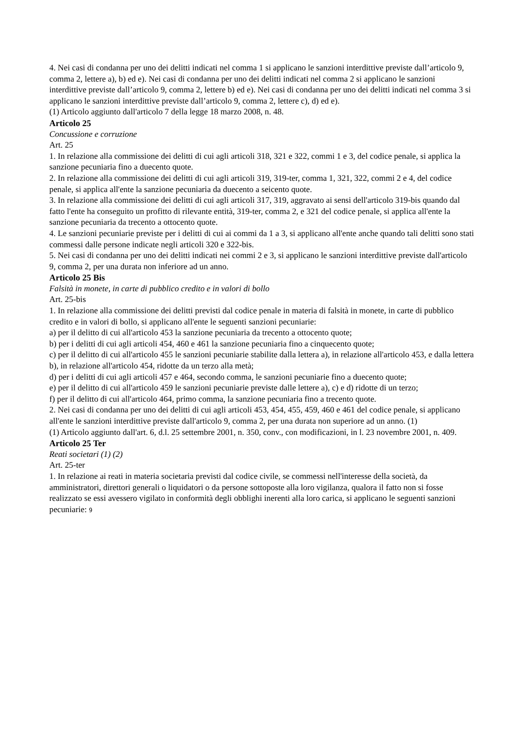4. Nei casi di condanna per uno dei delitti indicati nel comma 1 si applicano le sanzioni interdittive previste dall’articolo 9, comma 2, lettere a), b) ed e). Nei casi di condanna per uno dei delitti indicati nel comma 2 si applicano le sanzioni interdittive previste dall’articolo 9, comma 2, lettere b) ed e). Nei casi di condanna per uno dei delitti indicati nel comma 3 si applicano le sanzioni interdittive previste dall’articolo 9, comma 2, lettere c), d) ed e).
(1) Articolo aggiunto dall'articolo 7 della legge 18 marzo 2008, n. 48.
Articolo 25
Concussione e corruzione
Art. 25
1. In relazione alla commissione dei delitti di cui agli articoli 318, 321 e 322, commi 1 e 3, del codice penale, si applica la sanzione pecuniaria fino a duecento quote.
2. In relazione alla commissione dei delitti di cui agli articoli 319, 319-ter, comma 1, 321, 322, commi 2 e 4, del codice penale, si applica all'ente la sanzione pecuniaria da duecento a seicento quote.
3. In relazione alla commissione dei delitti di cui agli articoli 317, 319, aggravato ai sensi dell'articolo 319-bis quando dal fatto l'ente ha conseguito un profitto di rilevante entità, 319-ter, comma 2, e 321 del codice penale, si applica all'ente la sanzione pecuniaria da trecento a ottocento quote.
4. Le sanzioni pecuniarie previste per i delitti di cui ai commi da 1 a 3, si applicano all'ente anche quando tali delitti sono stati commessi dalle persone indicate negli articoli 320 e 322-bis.
5. Nei casi di condanna per uno dei delitti indicati nei commi 2 e 3, si applicano le sanzioni interdittive previste dall'articolo 9, comma 2, per una durata non inferiore ad un anno.
Articolo 25 Bis
Falsità in monete, in carte di pubblico credito e in valori di bollo
Art. 25-bis
1. In relazione alla commissione dei delitti previsti dal codice penale in materia di falsità in monete, in carte di pubblico credito e in valori di bollo, si applicano all'ente le seguenti sanzioni pecuniarie:
a) per il delitto di cui all'articolo 453 la sanzione pecuniaria da trecento a ottocento quote;
b) per i delitti di cui agli articoli 454, 460 e 461 la sanzione pecuniaria fino a cinquecento quote;
c) per il delitto di cui all'articolo 455 le sanzioni pecuniarie stabilite dalla lettera a), in relazione all'articolo 453, e dalla lettera b), in relazione all'articolo 454, ridotte da un terzo alla metà;
d) per i delitti di cui agli articoli 457 e 464, secondo comma, le sanzioni pecuniarie fino a duecento quote;
e) per il delitto di cui all'articolo 459 le sanzioni pecuniarie previste dalle lettere a), c) e d) ridotte di un terzo;
f) per il delitto di cui all'articolo 464, primo comma, la sanzione pecuniaria fino a trecento quote.
2. Nei casi di condanna per uno dei delitti di cui agli articoli 453, 454, 455, 459, 460 e 461 del codice penale, si applicano all'ente le sanzioni interdittive previste dall'articolo 9, comma 2, per una durata non superiore ad un anno. (1)
(1) Articolo aggiunto dall'art. 6, d.l. 25 settembre 2001, n. 350, conv., con modificazioni, in l. 23 novembre 2001, n. 409.
Articolo 25 Ter
Reati societari (1) (2)
Art. 25-ter
1. In relazione ai reati in materia societaria previsti dal codice civile, se commessi nell'interesse della società, da amministratori, direttori generali o liquidatori o da persone sottoposte alla loro vigilanza, qualora il fatto non si fosse realizzato se essi avessero vigilato in conformità degli obblighi inerenti alla loro carica, si applicano le seguenti sanzioni pecuniarie: 9